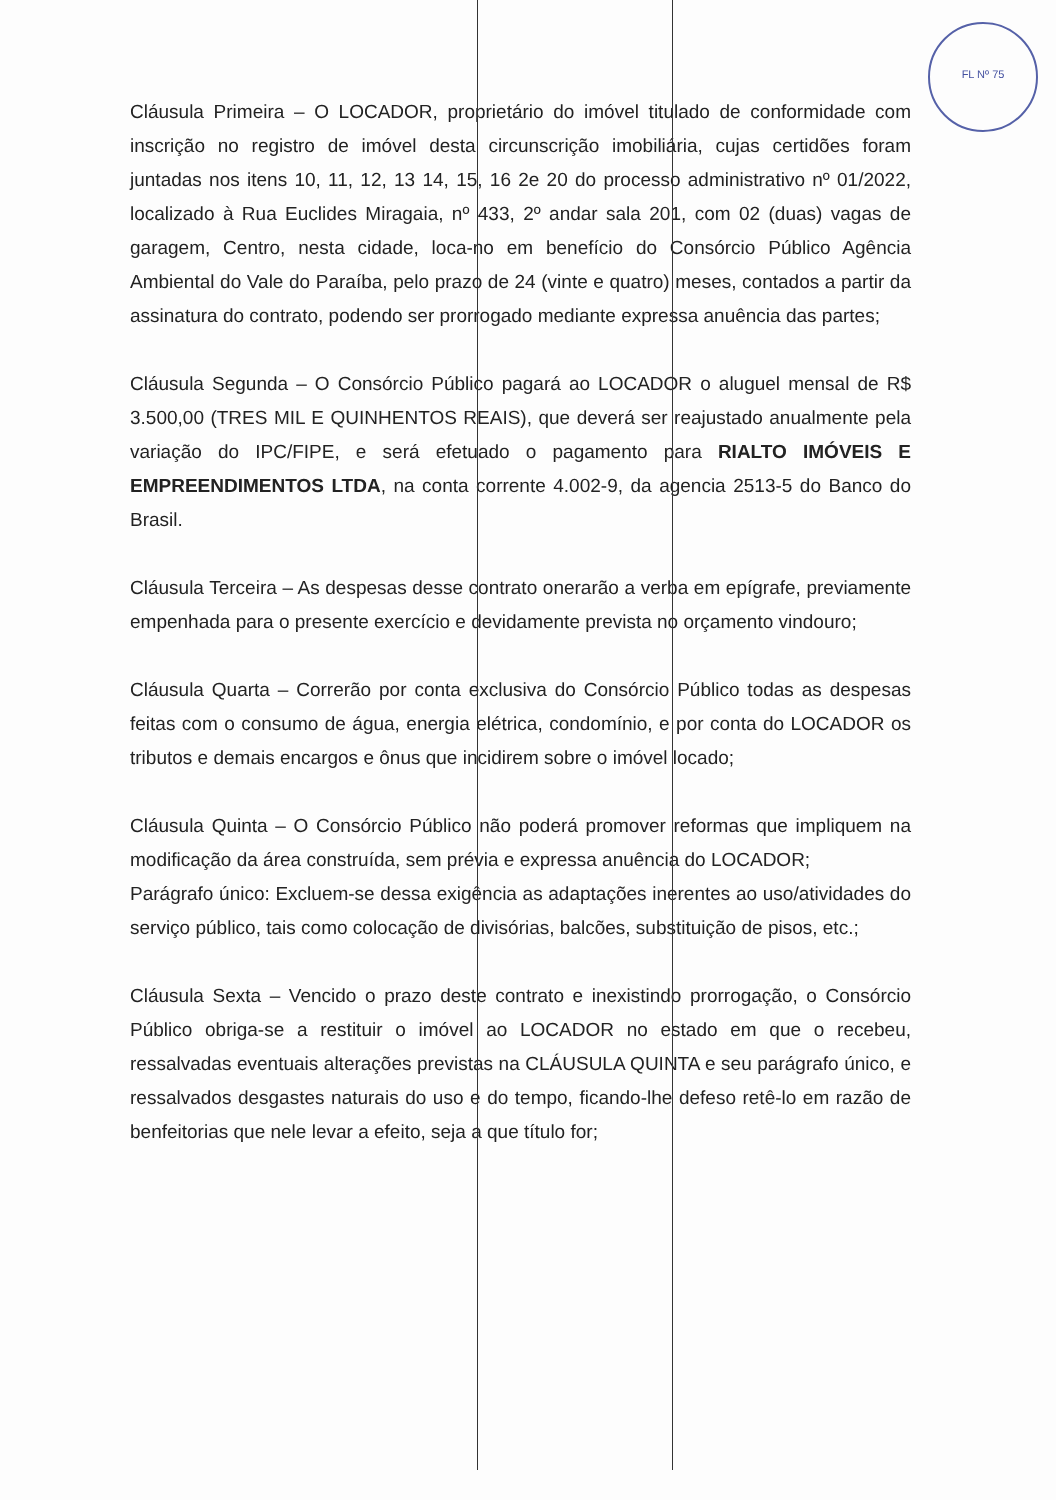FL Nº 75
Cláusula Primeira – O LOCADOR, proprietário do imóvel titulado de conformidade com inscrição no registro de imóvel desta circunscrição imobiliária, cujas certidões foram juntadas nos itens 10, 11, 12, 13 14, 15, 16 2e 20 do processo administrativo nº 01/2022, localizado à Rua Euclides Miragaia, nº 433, 2º andar sala 201, com 02 (duas) vagas de garagem, Centro, nesta cidade, loca-no em benefício do Consórcio Público Agência Ambiental do Vale do Paraíba, pelo prazo de 24 (vinte e quatro) meses, contados a partir da assinatura do contrato, podendo ser prorrogado mediante expressa anuência das partes;
Cláusula Segunda – O Consórcio Público pagará ao LOCADOR o aluguel mensal de R$ 3.500,00 (TRES MIL E QUINHENTOS REAIS), que deverá ser reajustado anualmente pela variação do IPC/FIPE, e será efetuado o pagamento para RIALTO IMÓVEIS E EMPREENDIMENTOS LTDA, na conta corrente 4.002-9, da agencia 2513-5 do Banco do Brasil.
Cláusula Terceira – As despesas desse contrato onerarão a verba em epígrafe, previamente empenhada para o presente exercício e devidamente prevista no orçamento vindouro;
Cláusula Quarta – Correrão por conta exclusiva do Consórcio Público todas as despesas feitas com o consumo de água, energia elétrica, condomínio, e por conta do LOCADOR os tributos e demais encargos e ônus que incidirem sobre o imóvel locado;
Cláusula Quinta – O Consórcio Público não poderá promover reformas que impliquem na modificação da área construída, sem prévia e expressa anuência do LOCADOR;
Parágrafo único: Excluem-se dessa exigência as adaptações inerentes ao uso/atividades do serviço público, tais como colocação de divisórias, balcões, substituição de pisos, etc.;
Cláusula Sexta – Vencido o prazo deste contrato e inexistindo prorrogação, o Consórcio Público obriga-se a restituir o imóvel ao LOCADOR no estado em que o recebeu, ressalvadas eventuais alterações previstas na CLÁUSULA QUINTA e seu parágrafo único, e ressalvados desgastes naturais do uso e do tempo, ficando-lhe defeso retê-lo em razão de benfeitorias que nele levar a efeito, seja a que título for;